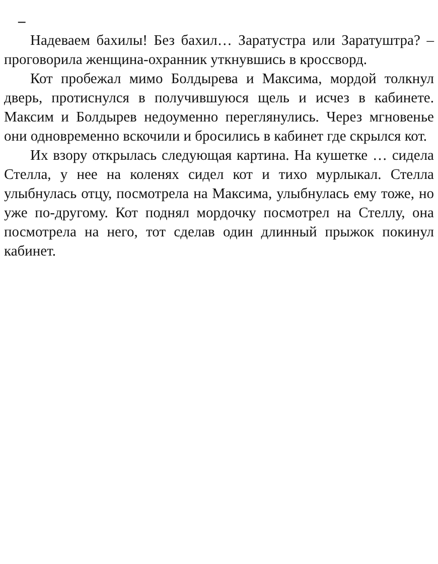–
Надеваем бахилы! Без бахил… Заратустра или Заратуштра? – проговорила женщина-охранник уткнувшись в кроссворд.
Кот пробежал мимо Болдырева и Максима, мордой толкнул дверь, протиснулся в получившуюся щель и исчез в кабинете. Максим и Болдырев недоуменно переглянулись. Через мгновенье они одновременно вскочили и бросились в кабинет где скрылся кот.
Их взору открылась следующая картина. На кушетке … сидела Стелла, у нее на коленях сидел кот и тихо мурлыкал. Стелла улыбнулась отцу, посмотрела на Максима, улыбнулась ему тоже, но уже по-другому. Кот поднял мордочку посмотрел на Стеллу, она посмотрела на него, тот сделав один длинный прыжок покинул кабинет.